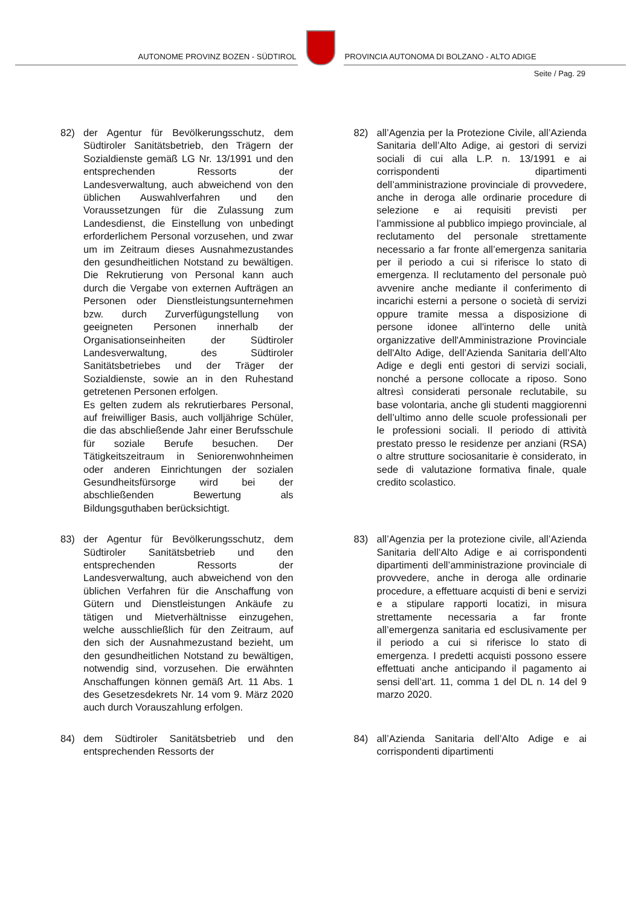AUTONOME PROVINZ BOZEN - SÜDTIROL
PROVINCIA AUTONOMA DI BOLZANO - ALTO ADIGE
Seite / Pag. 29
82) der Agentur für Bevölkerungsschutz, dem Südtiroler Sanitätsbetrieb, den Trägern der Sozialdienste gemäß LG Nr. 13/1991 und den entsprechenden Ressorts der Landesverwaltung, auch abweichend von den üblichen Auswahlverfahren und den Voraussetzungen für die Zulassung zum Landesdienst, die Einstellung von unbedingt erforderlichem Personal vorzusehen, und zwar um im Zeitraum dieses Ausnahmezustandes den gesundheitlichen Notstand zu bewältigen. Die Rekrutierung von Personal kann auch durch die Vergabe von externen Aufträgen an Personen oder Dienstleistungsunternehmen bzw. durch Zurverfügungstellung von geeigneten Personen innerhalb der Organisationseinheiten der Südtiroler Landesverwaltung, des Südtiroler Sanitätsbetriebes und der Träger der Sozialdienste, sowie an in den Ruhestand getretenen Personen erfolgen.
Es gelten zudem als rekrutierbares Personal, auf freiwilliger Basis, auch volljährige Schüler, die das abschließende Jahr einer Berufsschule für soziale Berufe besuchen. Der Tätigkeitszeitraum in Seniorenwohnheimen oder anderen Einrichtungen der sozialen Gesundheitsfürsorge wird bei der abschließenden Bewertung als Bildungsguthaben berücksichtigt.
82) all’Agenzia per la Protezione Civile, all’Azienda Sanitaria dell’Alto Adige, ai gestori di servizi sociali di cui alla L.P. n. 13/1991 e ai corrispondenti dipartimenti dell’amministrazione provinciale di provvedere, anche in deroga alle ordinarie procedure di selezione e ai requisiti previsti per l’ammissione al pubblico impiego provinciale, al reclutamento del personale strettamente necessario a far fronte all’emergenza sanitaria per il periodo a cui si riferisce lo stato di emergenza. Il reclutamento del personale può avvenire anche mediante il conferimento di incarichi esterni a persone o società di servizi oppure tramite messa a disposizione di persone idonee all'interno delle unità organizzative dell'Amministrazione Provinciale dell'Alto Adige, dell’Azienda Sanitaria dell’Alto Adige e degli enti gestori di servizi sociali, nonché a persone collocate a riposo. Sono altresì considerati personale reclutabile, su base volontaria, anche gli studenti maggiorenni dell’ultimo anno delle scuole professionali per le professioni sociali. Il periodo di attività prestato presso le residenze per anziani (RSA) o altre strutture sociosanitarie è considerato, in sede di valutazione formativa finale, quale credito scolastico.
83) der Agentur für Bevölkerungsschutz, dem Südtiroler Sanitätsbetrieb und den entsprechenden Ressorts der Landesverwaltung, auch abweichend von den üblichen Verfahren für die Anschaffung von Gütern und Dienstleistungen Ankäufe zu tätigen und Mietverhältnisse einzugehen, welche ausschließlich für den Zeitraum, auf den sich der Ausnahmezustand bezieht, um den gesundheitlichen Notstand zu bewältigen, notwendig sind, vorzusehen. Die erwähnten Anschaffungen können gemäß Art. 11 Abs. 1 des Gesetzesdekrets Nr. 14 vom 9. März 2020 auch durch Vorauszahlung erfolgen.
83) all’Agenzia per la protezione civile, all’Azienda Sanitaria dell’Alto Adige e ai corrispondenti dipartimenti dell’amministrazione provinciale di provvedere, anche in deroga alle ordinarie procedure, a effettuare acquisti di beni e servizi e a stipulare rapporti locatizi, in misura strettamente necessaria a far fronte all’emergenza sanitaria ed esclusivamente per il periodo a cui si riferisce lo stato di emergenza. I predetti acquisti possono essere effettuati anche anticipando il pagamento ai sensi dell’art. 11, comma 1 del DL n. 14 del 9 marzo 2020.
84) dem Südtiroler Sanitätsbetrieb und den entsprechenden Ressorts der
84) all’Azienda Sanitaria dell’Alto Adige e ai corrispondenti dipartimenti